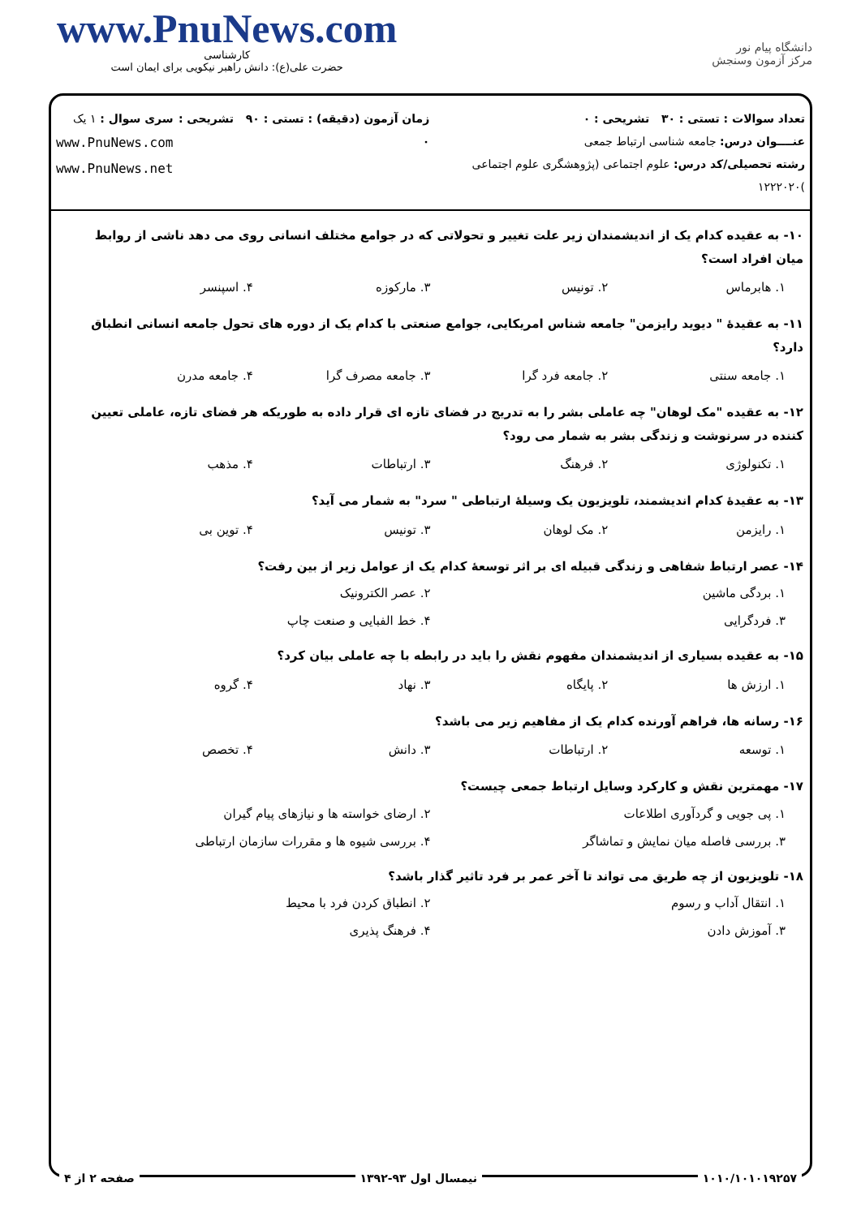www.PnuNews.com
کارشناسی
حضرت علی(ع): دانش راهبر نیکویی برای ایمان است
دانشگاه پیام نور
مرکز آزمون وسنجش
تعداد سوالات : تستی : ۳۰ تشریحی : ۰
عنــــوان درس: جامعه شناسی ارتباط جمعی
رشته تحصیلی/کد درس: علوم اجتماعی (پژوهشگری علوم اجتماعی )۱۲۲۲۰۲۰
زمان آزمون (دقیقه) : تستی : ۹۰ تشریحی : ۰
سری سوال : ۱ یک
www.PnuNews.com
www.PnuNews.net
۱۰- به عقیده کدام یک از اندیشمندان زیر علت تغییر و تحولاتی که در جوامع مختلف انسانی روی می دهد ناشی از روابط میان افراد است؟
۱. هابرماس ۲. تونیس ۳. مارکوزه ۴. اسپنسر
۱۱- به عقیدهٔ " دیوید رایزمن" جامعه شناس امریکایی، جوامع صنعتی با کدام یک از دوره های تحول جامعه انسانی انطباق دارد؟
۱. جامعه سنتی ۲. جامعه فرد گرا ۳. جامعه مصرف گرا ۴. جامعه مدرن
۱۲- به عقیده "مک لوهان" چه عاملی بشر را به تدریج در فضای تازه ای قرار داده به طوریکه هر فضای تازه، عاملی تعیین کننده در سرنوشت و زندگی بشر به شمار می رود؟
۱. تکنولوژی ۲. فرهنگ ۳. ارتباطات ۴. مذهب
۱۳- به عقیدهٔ کدام اندیشمند، تلویزیون یک وسیلهٔ ارتباطی " سرد" به شمار می آید؟
۱. رایزمن ۲. مک لوهان ۳. تونیس ۴. توین بی
۱۴- عصر ارتباط شفاهی و زندگی قبیله ای بر اثر توسعهٔ کدام یک از عوامل زیر از بین رفت؟
۱. بردگی ماشین ۲. عصر الکترونیک ۳. فردگرایی ۴. خط الفبایی و صنعت چاپ
۱۵- به عقیده بسیاری از اندیشمندان مفهوم نقش را باید در رابطه با چه عاملی بیان کرد؟
۱. ارزش ها ۲. پایگاه ۳. نهاد ۴. گروه
۱۶- رسانه ها، فراهم آورنده کدام یک از مفاهیم زیر می باشد؟
۱. توسعه ۲. ارتباطات ۳. دانش ۴. تخصص
۱۷- مهمترین نقش و کارکرد وسایل ارتباط جمعی چیست؟
۱. پی جویی و گردآوری اطلاعات ۲. ارضای خواسته ها و نیازهای پیام گیران ۳. بررسی فاصله میان نمایش و تماشاگر ۴. بررسی شیوه ها و مقررات سازمان ارتباطی
۱۸- تلویزیون از چه طریق می تواند تا آخر عمر بر فرد تاثیر گذار باشد؟
۱. انتقال آداب و رسوم ۲. انطباق کردن فرد با محیط ۳. آموزش دادن ۴. فرهنگ پذیری
۱۰۱۰/۱۰۱۰۱۹۲۵۷ نیمسال اول ۹۳-۱۳۹۲ صفحه ۲ از ۴